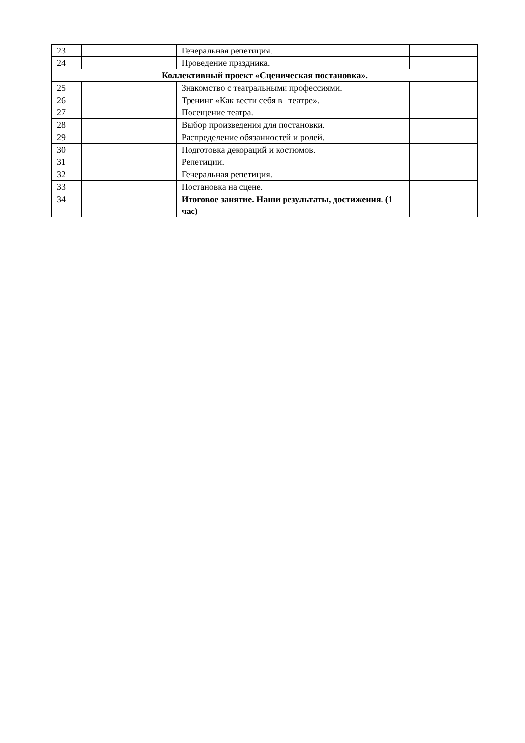| 23 | | | Генеральная репетиция. | |
| 24 | | | Проведение праздника. | |
| Коллективный проект «Сценическая постановка». | | | | |
| 25 | | | Знакомство с театральными профессиями. | |
| 26 | | | Тренинг «Как вести себя в театре». | |
| 27 | | | Посещение театра. | |
| 28 | | | Выбор произведения для постановки. | |
| 29 | | | Распределение обязанностей и ролей. | |
| 30 | | | Подготовка декораций и костюмов. | |
| 31 | | | Репетиции. | |
| 32 | | | Генеральная репетиция. | |
| 33 | | | Постановка на сцене. | |
| 34 | | | Итоговое занятие. Наши результаты, достижения. (1 час) | |